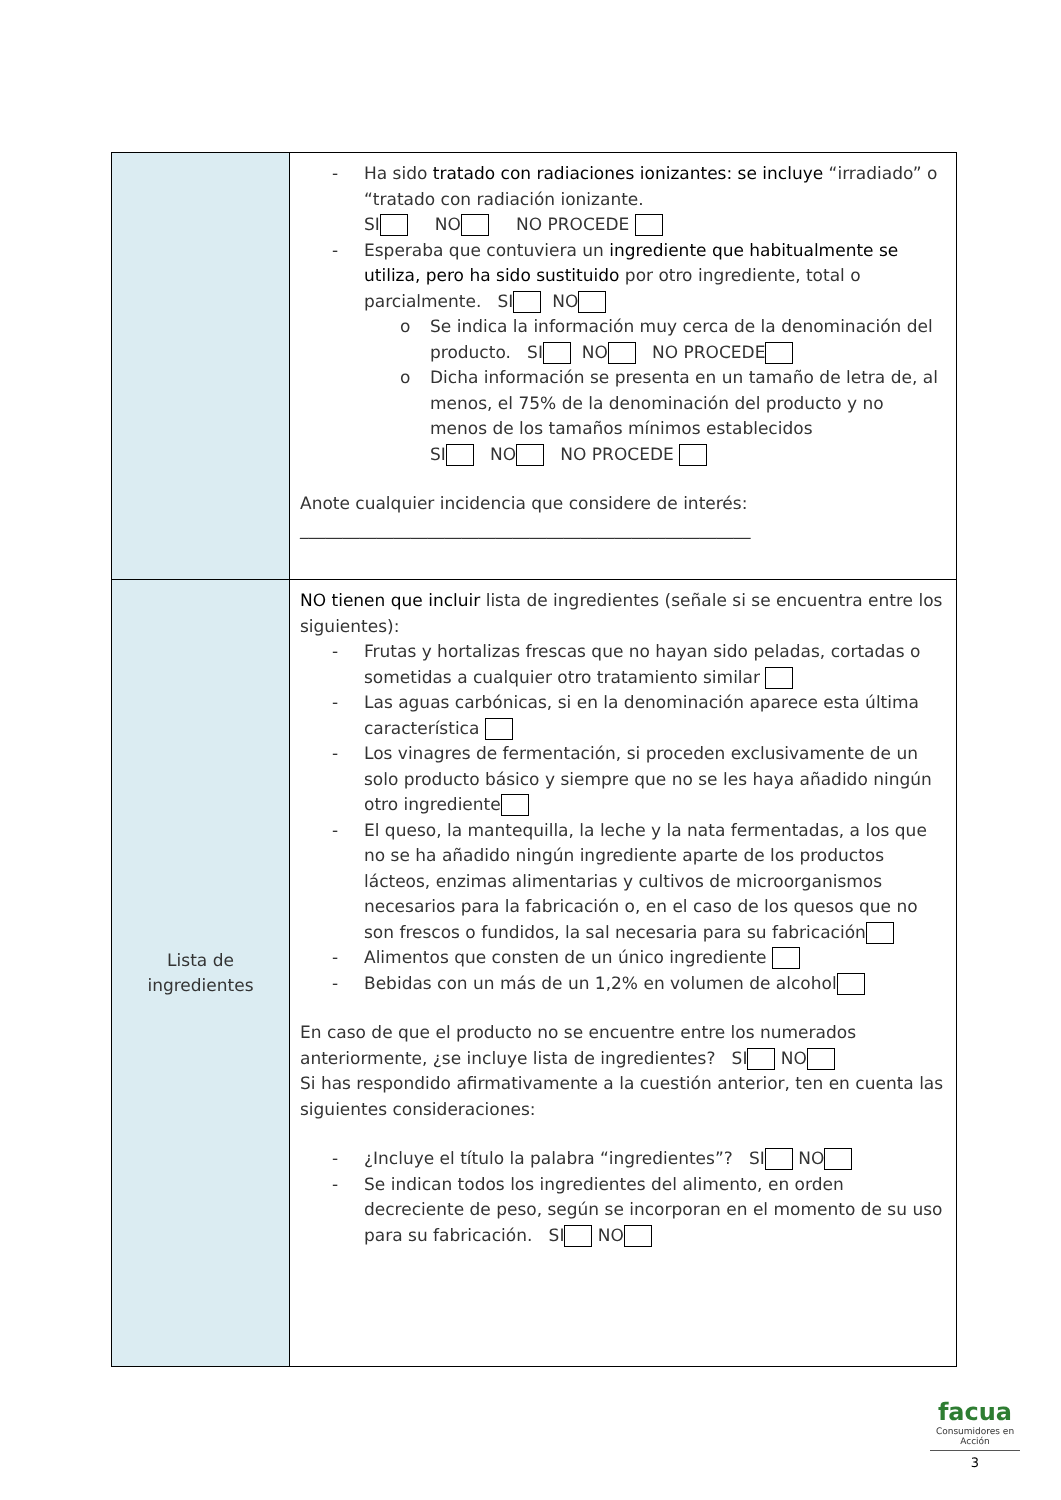| | - Ha sido tratado con radiaciones ionizantes: se incluye “irradiado” o “tratado con radiación ionizante. SI NO NO PROCEDE - Esperaba que contuviera un ingrediente que habitualmente se utiliza, pero ha sido sustituido por otro ingrediente, total o parcialmente. SI NO o Se indica la información muy cerca de la denominación del producto. SI NO NO PROCEDE o Dicha información se presenta en un tamaño de letra de, al menos, el 75% de la denominación del producto y no menos de los tamaños mínimos establecidos SI NO NO PROCEDE Anote cualquier incidencia que considere de interés: _____________________________________________________ |
| Lista de ingredientes | NO tienen que incluir lista de ingredientes (señale si se encuentra entre los siguientes): - Frutas y hortalizas frescas que no hayan sido peladas, cortadas o sometidas a cualquier otro tratamiento similar - Las aguas carbónicas, si en la denominación aparece esta última característica - Los vinagres de fermentación, si proceden exclusivamente de un solo producto básico y siempre que no se les haya añadido ningún otro ingrediente - El queso, la mantequilla, la leche y la nata fermentadas, a los que no se ha añadido ningún ingrediente aparte de los productos lácteos, enzimas alimentarias y cultivos de microorganismos necesarios para la fabricación o, en el caso de los quesos que no son frescos o fundidos, la sal necesaria para su fabricación - Alimentos que consten de un único ingrediente - Bebidas con un más de un 1,2% en volumen de alcohol En caso de que el producto no se encuentre entre los numerados anteriormente, ¿se incluye lista de ingredientes? SI NO Si has respondido afirmativamente a la cuestión anterior, ten en cuenta las siguientes consideraciones: - ¿Incluye el título la palabra “ingredientes”? SI NO - Se indican todos los ingredientes del alimento, en orden decreciente de peso, según se incorporan en el momento de su uso para su fabricación. SI NO |
facua
Consumidores en Acción
3